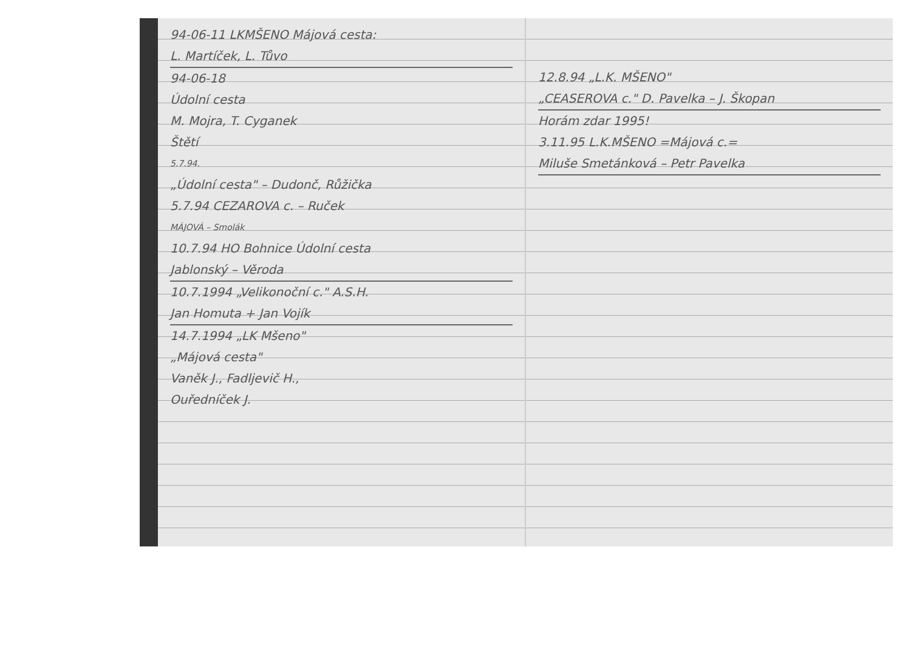94-06-11 LKMŠENO Májová cesta:
L. Martíček, L. Tůvo
94-06-18
Údolní cesta
M. Mojra, T. Cyganek
Štětí
5.7.94.
„Údolní cesta" – Dudonč, Růžička
5.7.94 CEZAROVA c. – Ruček
MÁJOVÁ – Smolák
10.7.94 HO Bohnice Údolní cesta
Jablonský – Věroda
10.7.1994 „Velikonoční c." A.S.H.
Jan Homuta + Jan Vojík
14.7.1994 „LK Mšeno"
„Májová cesta"
Vaněk J., Fadljevič H.,
Ouředníček J.
12.8.94 „L.K. MŠENO"
„CEASEROVA c." D. Pavelka – J. Škopan
Horám zdar 1995!
3.11.95 L.K.MŠENO =Májová c.=
Miluše Smetánková – Petr Pavelka